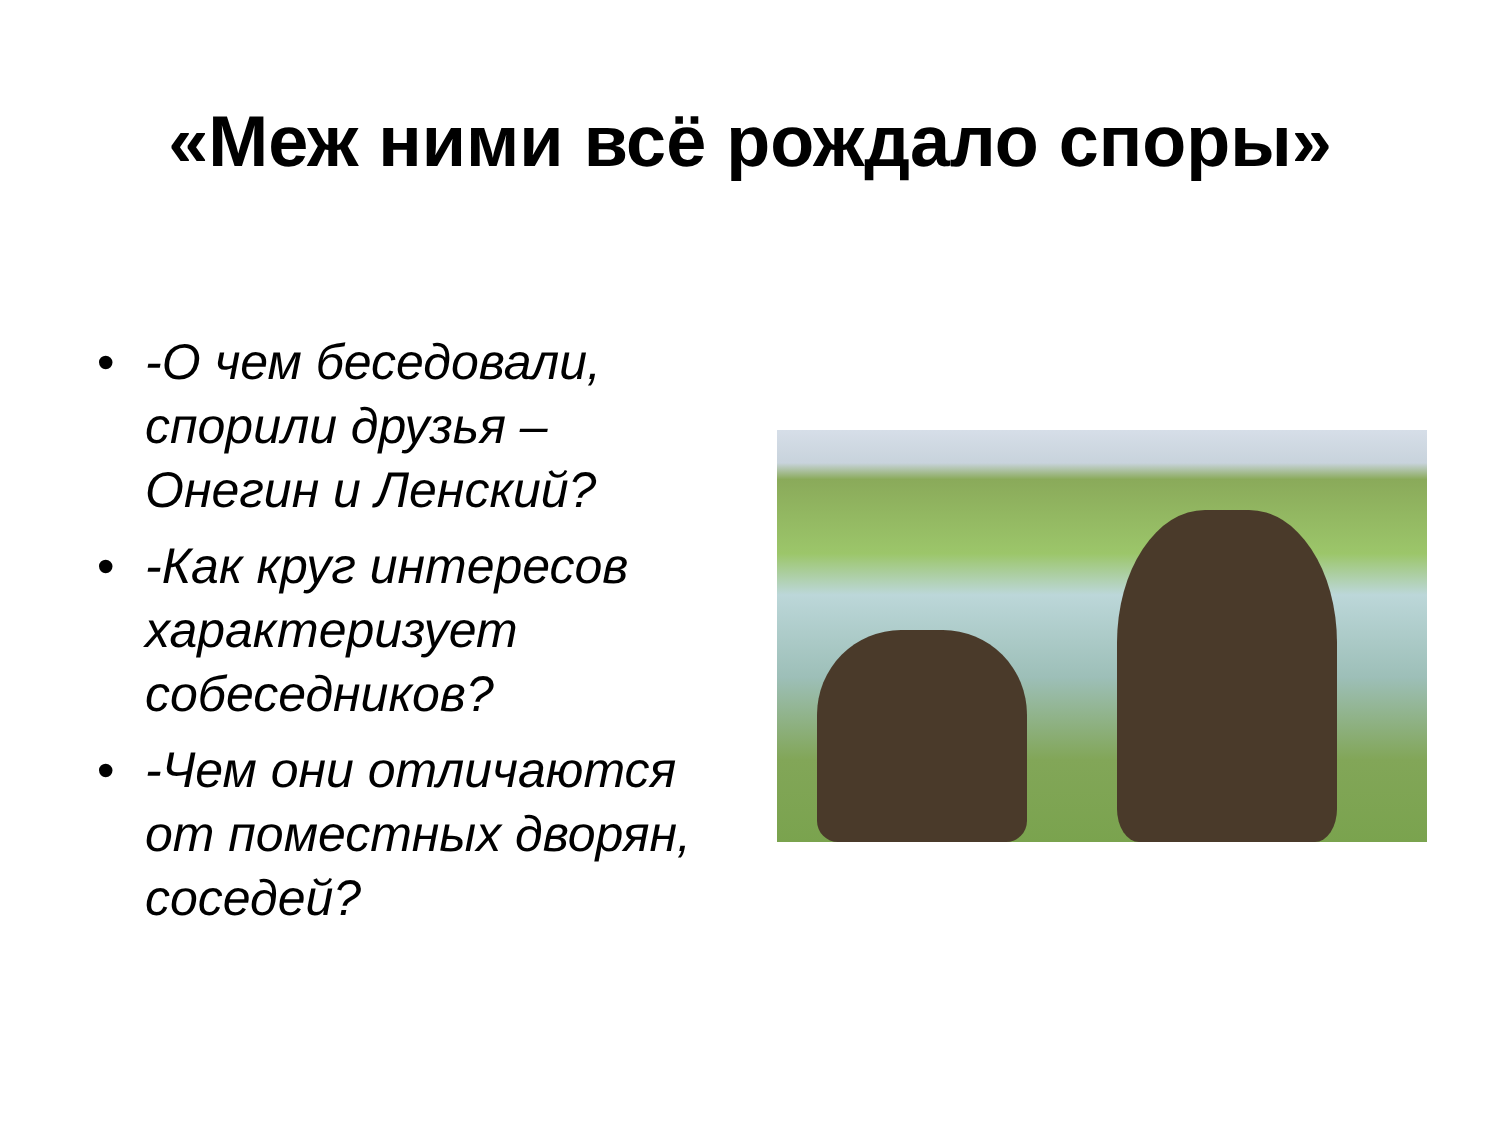«Меж ними всё рождало споры»
• -О чем беседовали, спорили друзья – Онегин и Ленский?
• -Как круг интересов характеризует собеседников?
• -Чем они отличаются от поместных дворян, соседей?